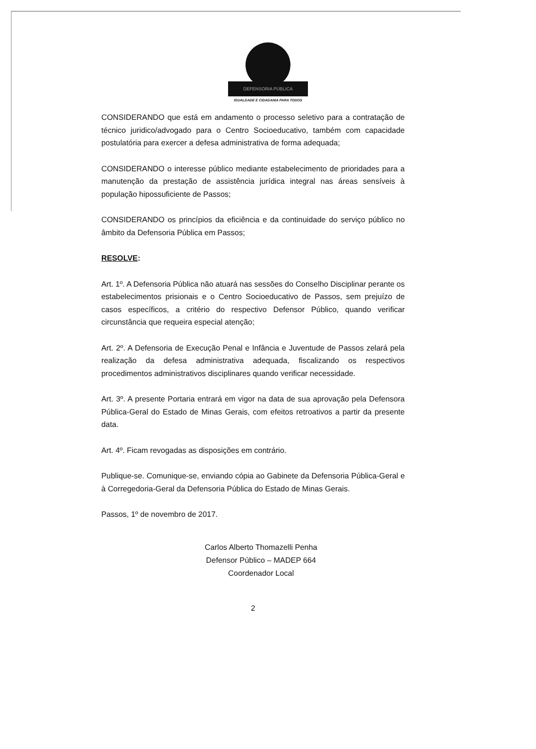DEFENSORIA PÚBLICA
IGUALDADE E CIDADANIA PARA TODOS
CONSIDERANDO que está em andamento o processo seletivo para a contratação de técnico juridico/advogado para o Centro Socioeducativo, também com capacidade postulatória para exercer a defesa administrativa de forma adequada;
CONSIDERANDO o interesse público mediante estabelecimento de prioridades para a manutenção da prestação de assistência jurídica integral nas áreas sensíveis à população hipossuficiente de Passos;
CONSIDERANDO os princípios da eficiência e da continuidade do serviço público no âmbito da Defensoria Pública em Passos;
RESOLVE:
Art. 1º. A Defensoria Pública não atuará nas sessões do Conselho Disciplinar perante os estabelecimentos prisionais e o Centro Socioeducativo de Passos, sem prejuízo de casos específicos, a critério do respectivo Defensor Público, quando verificar circunstância que requeira especial atenção;
Art. 2º. A Defensoria de Execução Penal e Infância e Juventude de Passos zelará pela realização da defesa administrativa adequada, fiscalizando os respectivos procedimentos administrativos disciplinares quando verificar necessidade.
Art. 3º. A presente Portaria entrará em vigor na data de sua aprovação pela Defensora Pública-Geral do Estado de Minas Gerais, com efeitos retroativos a partir da presente data.
Art. 4º. Ficam revogadas as disposições em contrário.
Publique-se. Comunique-se, enviando cópia ao Gabinete da Defensoria Pública-Geral e à Corregedoria-Geral da Defensoria Pública do Estado de Minas Gerais.
Passos, 1º de novembro de 2017.
Carlos Alberto Thomazelli Penha
Defensor Público – MADEP 664
Coordenador Local
2